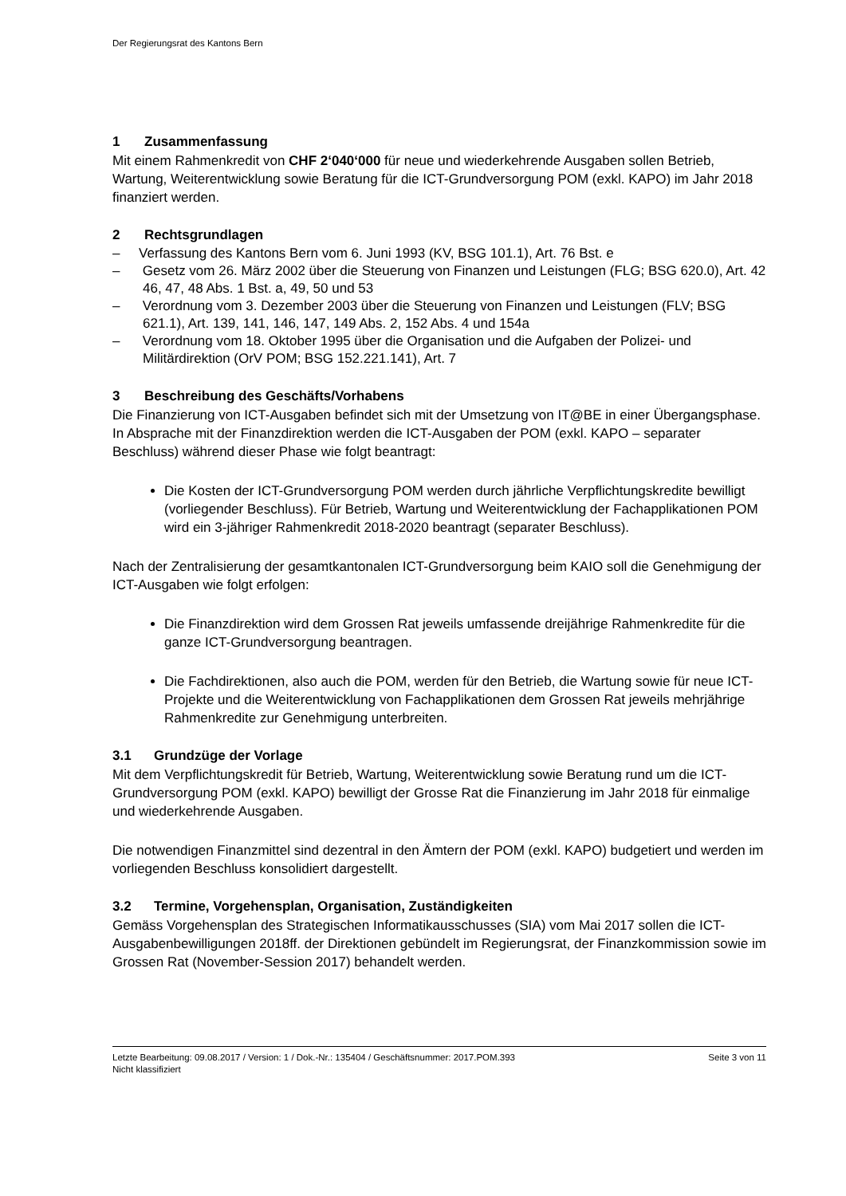Der Regierungsrat des Kantons Bern
1 Zusammenfassung
Mit einem Rahmenkredit von CHF 2‘040‘000 für neue und wiederkehrende Ausgaben sollen Betrieb, Wartung, Weiterentwicklung sowie Beratung für die ICT-Grundversorgung POM (exkl. KAPO) im Jahr 2018 finanziert werden.
2 Rechtsgrundlagen
– Verfassung des Kantons Bern vom 6. Juni 1993 (KV, BSG 101.1), Art. 76 Bst. e
– Gesetz vom 26. März 2002 über die Steuerung von Finanzen und Leistungen (FLG; BSG 620.0), Art. 42 46, 47, 48 Abs. 1 Bst. a, 49, 50 und 53
– Verordnung vom 3. Dezember 2003 über die Steuerung von Finanzen und Leistungen (FLV; BSG 621.1), Art. 139, 141, 146, 147, 149 Abs. 2, 152 Abs. 4 und 154a
– Verordnung vom 18. Oktober 1995 über die Organisation und die Aufgaben der Polizei- und Militärdirektion (OrV POM; BSG 152.221.141), Art. 7
3 Beschreibung des Geschäfts/Vorhabens
Die Finanzierung von ICT-Ausgaben befindet sich mit der Umsetzung von IT@BE in einer Übergangsphase. In Absprache mit der Finanzdirektion werden die ICT-Ausgaben der POM (exkl. KAPO – separater Beschluss) während dieser Phase wie folgt beantragt:
Die Kosten der ICT-Grundversorgung POM werden durch jährliche Verpflichtungskredite bewilligt (vorliegender Beschluss). Für Betrieb, Wartung und Weiterentwicklung der Fachapplikationen POM wird ein 3-jähriger Rahmenkredit 2018-2020 beantragt (separater Beschluss).
Nach der Zentralisierung der gesamtkantonalen ICT-Grundversorgung beim KAIO soll die Genehmigung der ICT-Ausgaben wie folgt erfolgen:
Die Finanzdirektion wird dem Grossen Rat jeweils umfassende dreijährige Rahmenkredite für die ganze ICT-Grundversorgung beantragen.
Die Fachdirektionen, also auch die POM, werden für den Betrieb, die Wartung sowie für neue ICT-Projekte und die Weiterentwicklung von Fachapplikationen dem Grossen Rat jeweils mehrjährige Rahmenkredite zur Genehmigung unterbreiten.
3.1 Grundzüge der Vorlage
Mit dem Verpflichtungskredit für Betrieb, Wartung, Weiterentwicklung sowie Beratung rund um die ICT-Grundversorgung POM (exkl. KAPO) bewilligt der Grosse Rat die Finanzierung im Jahr 2018 für einmalige und wiederkehrende Ausgaben.
Die notwendigen Finanzmittel sind dezentral in den Ämtern der POM (exkl. KAPO) budgetiert und werden im vorliegenden Beschluss konsolidiert dargestellt.
3.2 Termine, Vorgehensplan, Organisation, Zuständigkeiten
Gemäss Vorgehensplan des Strategischen Informatikausschusses (SIA) vom Mai 2017 sollen die ICT-Ausgabenbewilligungen 2018ff. der Direktionen gebündelt im Regierungsrat, der Finanzkommission sowie im Grossen Rat (November-Session 2017) behandelt werden.
Seite 3 von 11 Letzte Bearbeitung: 09.08.2017 / Version: 1 / Dok.-Nr.: 135404 / Geschäftsnummer: 2017.POM.393
Nicht klassifiziert